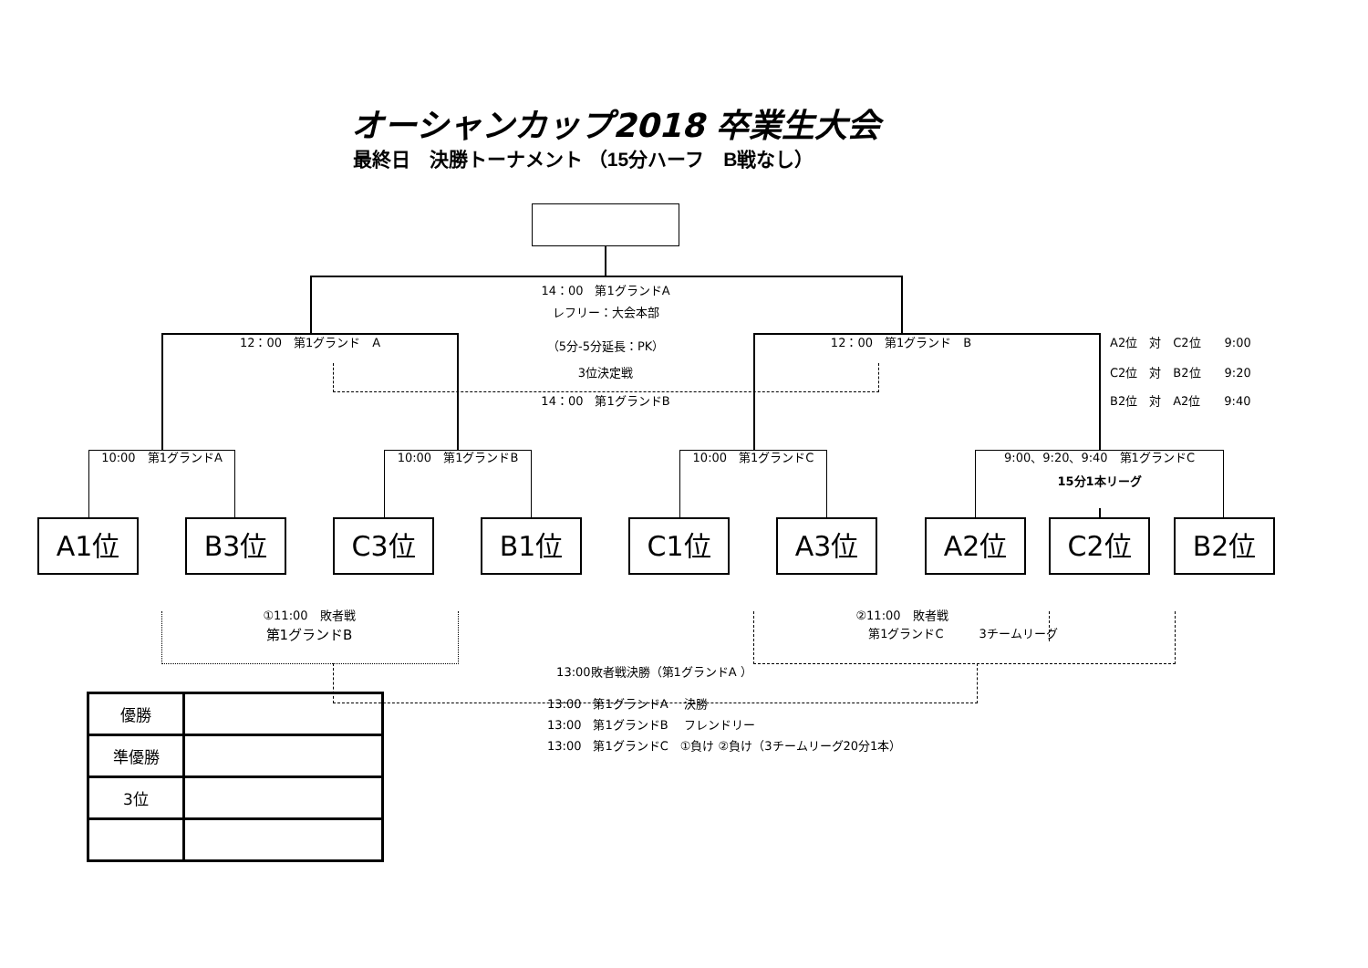オーシャンカップ2018 卒業生大会
最終日　決勝トーナメント （15分ハーフ　B戦なし）
14：00　第1グランドA
レフリー：大会本部
12：00　第1グランド　A （5分-5分延長：PK） 12：00　第1グランド　B A2位　対　C2位　　9:00
3位決定戦 C2位　対　B2位　　9:20
14：00　第1グランドB B2位　対　A2位　　9:40
10:00　第1グランドA 10:00　第1グランドB 10:00　第1グランドC 9:00、9:20、9:40　第1グランドC
15分1本リーグ
A1位 B3位 C3位 B1位 C1位 A3位 A2位 C2位 B2位
①11:00　敗者戦 ②11:00　敗者戦
第1グランドB 第1グランドC　　　3チームリーグ
13:00敗者戦決勝（第1グランドA ）
| 優勝 | |
| 準優勝 | |
| 3位 | |
13:00　第1グランドA　 決勝
13:00　第1グランドB　 フレンドリー
13:00　第1グランドC　①負け ②負け（3チームリーグ20分1本）